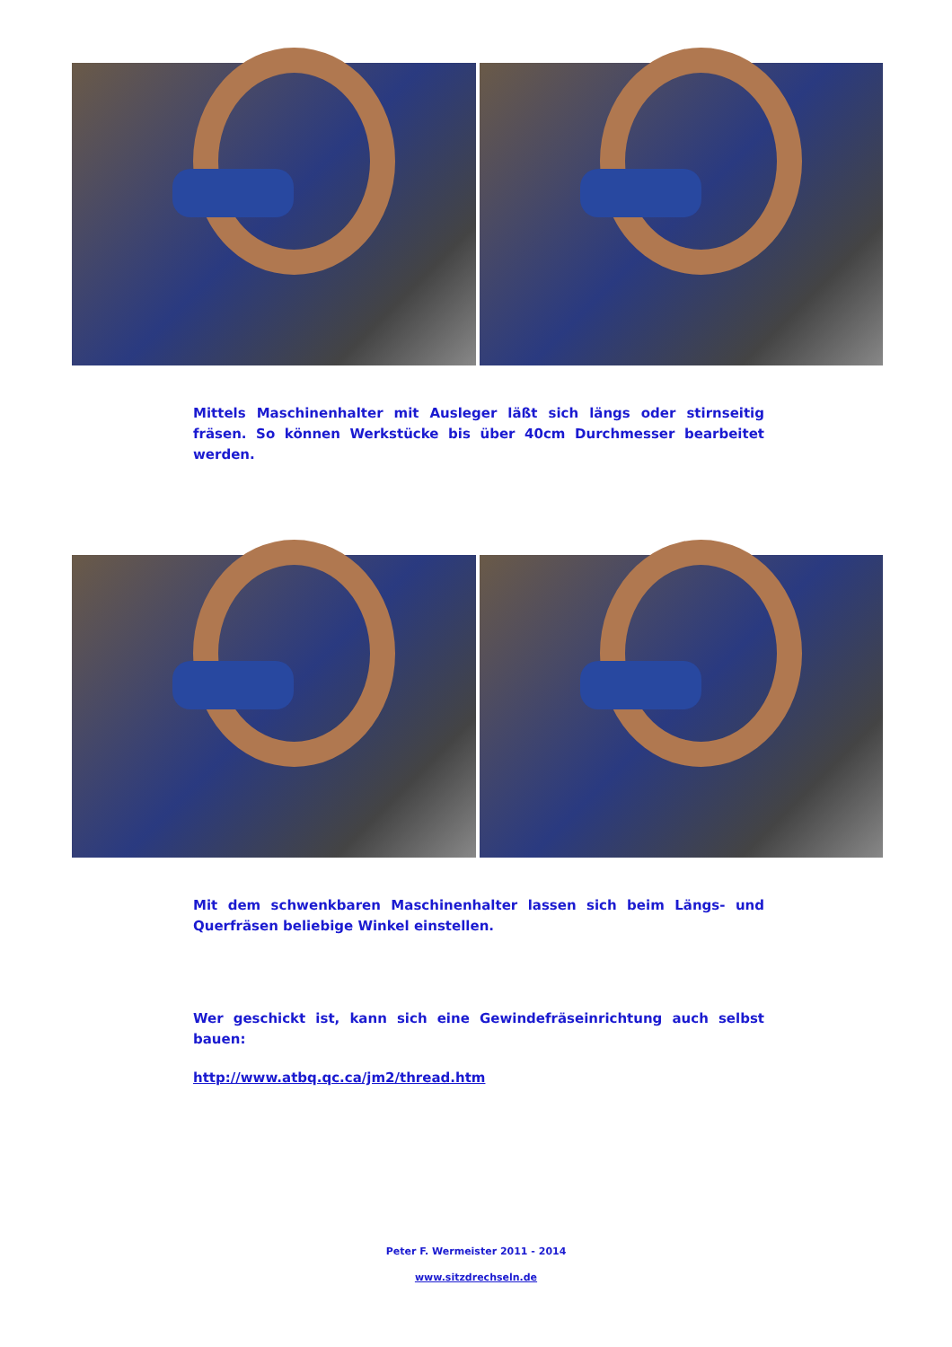Mittels Maschinenhalter mit Ausleger läßt sich längs oder stirnseitig fräsen. So können Werkstücke bis über 40cm Durchmesser bearbeitet werden.
Mit dem schwenkbaren Maschinenhalter lassen sich beim Längs- und Querfräsen beliebige Winkel einstellen.
Wer geschickt ist, kann sich eine Gewindefräseinrichtung auch selbst bauen:
http://www.atbq.qc.ca/jm2/thread.htm
Peter F. Wermeister 2011 - 2014
www.sitzdrechseln.de